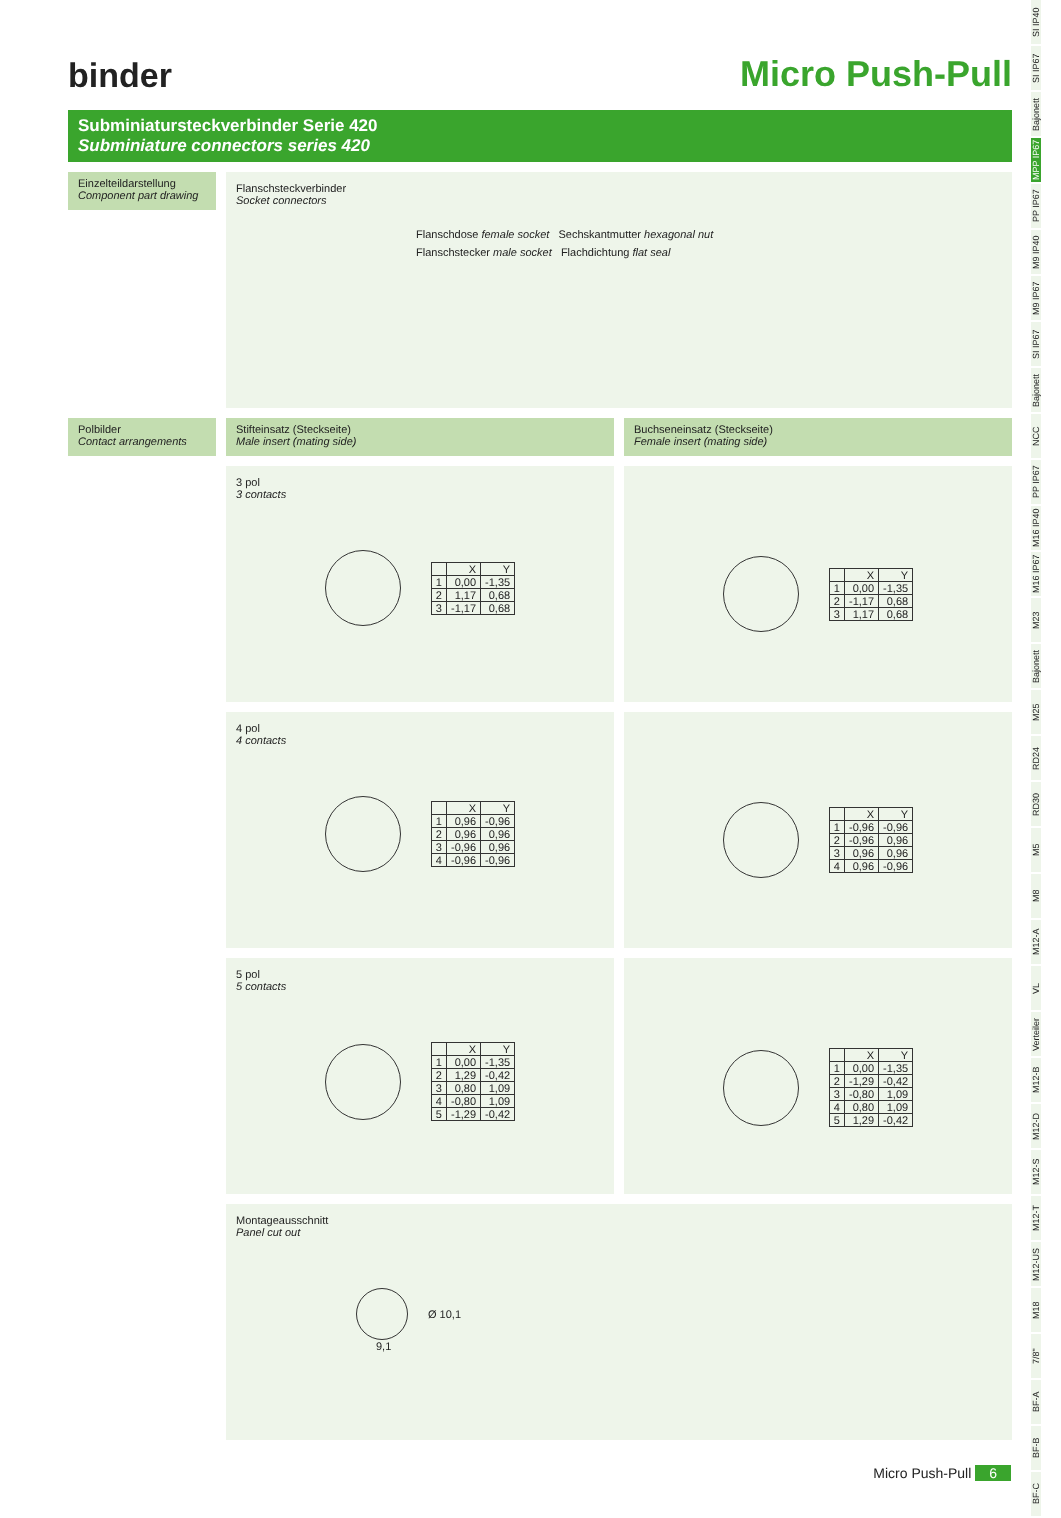binder
Micro Push-Pull
Subminiatursteckverbinder Serie 420
Subminiature connectors series 420
Einzelteildarstellung
Component part drawing
Flanschsteckverbinder
Socket connectors
Flanschdose female socket Sechskantmutter hexagonal nut
Flanschstecker male socket Flachdichtung flat seal
Polbilder
Contact arrangements
Stifteinsatz (Steckseite)
Male insert (mating side)
Buchseneinsatz (Steckseite)
Female insert (mating side)
3 pol
3 contacts
| | X | Y |
| --- | --- | --- |
| 1 | 0,00 | -1,35 |
| 2 | 1,17 | 0,68 |
| 3 | -1,17 | 0,68 |
| | X | Y |
| --- | --- | --- |
| 1 | 0,00 | -1,35 |
| 2 | -1,17 | 0,68 |
| 3 | 1,17 | 0,68 |
4 pol
4 contacts
| | X | Y |
| --- | --- | --- |
| 1 | 0,96 | -0,96 |
| 2 | 0,96 | 0,96 |
| 3 | -0,96 | 0,96 |
| 4 | -0,96 | -0,96 |
| | X | Y |
| --- | --- | --- |
| 1 | -0,96 | -0,96 |
| 2 | -0,96 | 0,96 |
| 3 | 0,96 | 0,96 |
| 4 | 0,96 | -0,96 |
5 pol
5 contacts
| | X | Y |
| --- | --- | --- |
| 1 | 0,00 | -1,35 |
| 2 | 1,29 | -0,42 |
| 3 | 0,80 | 1,09 |
| 4 | -0,80 | 1,09 |
| 5 | -1,29 | -0,42 |
| | X | Y |
| --- | --- | --- |
| 1 | 0,00 | -1,35 |
| 2 | -1,29 | -0,42 |
| 3 | -0,80 | 1,09 |
| 4 | 0,80 | 1,09 |
| 5 | 1,29 | -0,42 |
Montageausschnitt
Panel cut out
Ø 10,1
9,1
SI IP40
SI IP67
Bajonett
MPP IP67
PP IP67
M9 IP40
M9 IP67
SI IP67
Bajonett
NCC
PP IP67
M16 IP40
M16 IP67
M23
Bajonett
M25
RD24
RD30
M5
M8
M12-A
VL
Verteiler
M12-B
M12-D
M12-S
M12-T
M12-US
M18
7/8"
BF-A
BF-B
BF-C
Micro Push-Pull 6